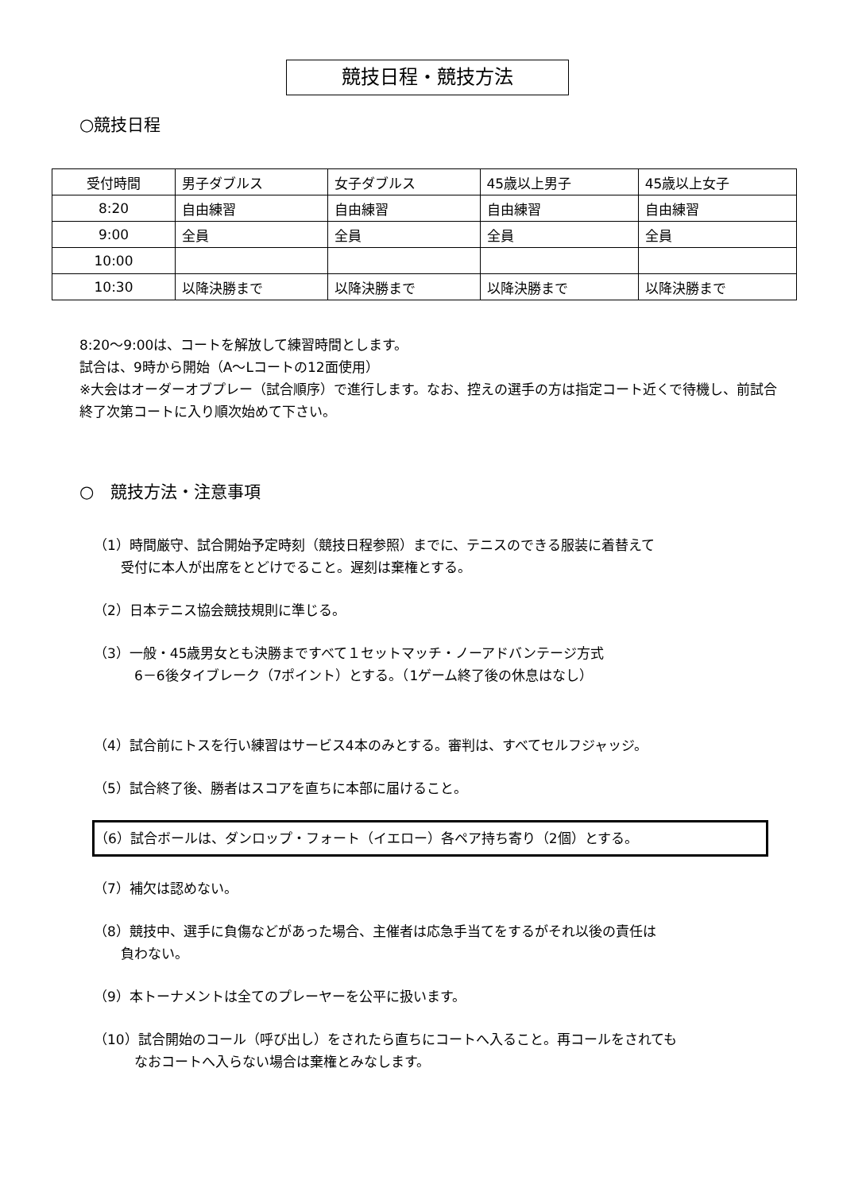競技日程・競技方法
○競技日程
| 受付時間 | 男子ダブルス | 女子ダブルス | 45歳以上男子 | 45歳以上女子 |
| 8:20 | 自由練習 | 自由練習 | 自由練習 | 自由練習 |
| 9:00 | 全員 | 全員 | 全員 | 全員 |
| 10:00 | | | | |
| 10:30 | 以降決勝まで | 以降決勝まで | 以降決勝まで | 以降決勝まで |
8:20～9:00は、コートを解放して練習時間とします。
試合は、9時から開始（A～Lコートの12面使用）
※大会はオーダーオブプレー（試合順序）で進行します。なお、控えの選手の方は指定コート近くで待機し、前試合終了次第コートに入り順次始めて下さい。
○　競技方法・注意事項
（1）時間厳守、試合開始予定時刻（競技日程参照）までに、テニスのできる服装に着替えて
　　受付に本人が出席をとどけでること。遅刻は棄権とする。
（2）日本テニス協会競技規則に準じる。
（3）一般・45歳男女とも決勝まですべて１セットマッチ・ノーアドバンテージ方式
　　　6－6後タイブレーク（7ポイント）とする。（1ゲーム終了後の休息はなし）
（4）試合前にトスを行い練習はサービス4本のみとする。審判は、すべてセルフジャッジ。
（5）試合終了後、勝者はスコアを直ちに本部に届けること。
（6）試合ボールは、ダンロップ・フォート（イエロー）各ペア持ち寄り（2個）とする。
（7）補欠は認めない。
（8）競技中、選手に負傷などがあった場合、主催者は応急手当てをするがそれ以後の責任は
　　負わない。
（9）本トーナメントは全てのプレーヤーを公平に扱います。
（10）試合開始のコール（呼び出し）をされたら直ちにコートへ入ること。再コールをされても
　　　なおコートへ入らない場合は棄権とみなします。